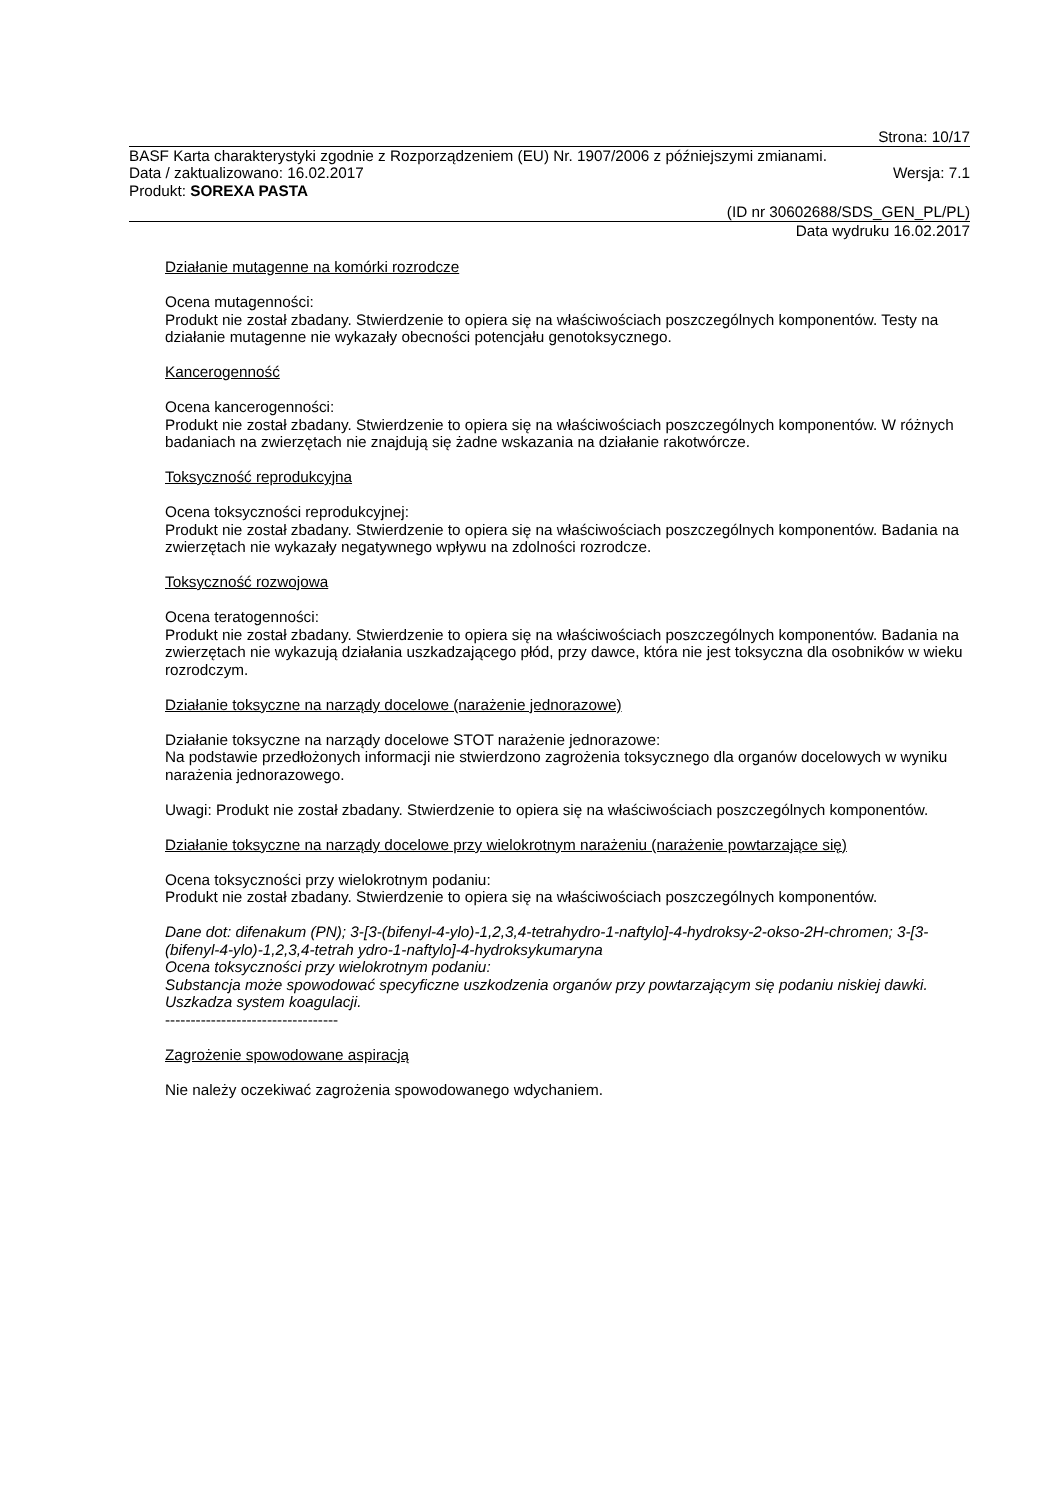Strona: 10/17
BASF Karta charakterystyki zgodnie z Rozporządzeniem (EU) Nr. 1907/2006 z późniejszymi zmianami.
Data / zaktualizowano: 16.02.2017 Wersja: 7.1
Produkt: SOREXA PASTA
(ID nr 30602688/SDS_GEN_PL/PL)
Data wydruku 16.02.2017
Działanie mutagenne na komórki rozrodcze
Ocena mutagenności:
Produkt nie został zbadany. Stwierdzenie to opiera się na właściwościach poszczególnych komponentów. Testy na działanie mutagenne nie wykazały obecności potencjału genotoksycznego.
Kancerogenność
Ocena kancerogenności:
Produkt nie został zbadany. Stwierdzenie to opiera się na właściwościach poszczególnych komponentów. W różnych badaniach na zwierzętach nie znajdują się żadne wskazania na działanie rakotwórcze.
Toksyczność reprodukcyjna
Ocena toksyczności reprodukcyjnej:
Produkt nie został zbadany. Stwierdzenie to opiera się na właściwościach poszczególnych komponentów. Badania na zwierzętach nie wykazały negatywnego wpływu na zdolności rozrodcze.
Toksyczność rozwojowa
Ocena teratogenności:
Produkt nie został zbadany. Stwierdzenie to opiera się na właściwościach poszczególnych komponentów. Badania na zwierzętach nie wykazują działania uszkadzającego płód, przy dawce, która nie jest toksyczna dla osobników w wieku rozrodczym.
Działanie toksyczne na narządy docelowe (narażenie jednorazowe)
Działanie toksyczne na narządy docelowe STOT narażenie jednorazowe:
Na podstawie przedłożonych informacji nie stwierdzono zagrożenia toksycznego dla organów docelowych w wyniku narażenia jednorazowego.
Uwagi: Produkt nie został zbadany. Stwierdzenie to opiera się na właściwościach poszczególnych komponentów.
Działanie toksyczne na narządy docelowe przy wielokrotnym narażeniu (narażenie powtarzające się)
Ocena toksyczności przy wielokrotnym podaniu:
Produkt nie został zbadany. Stwierdzenie to opiera się na właściwościach poszczególnych komponentów.
Dane dot: difenakum (PN); 3-[3-(bifenyl-4-ylo)-1,2,3,4-tetrahydro-1-naftylo]-4-hydroksy-2-okso-2H-chromen; 3-[3-(bifenyl-4-ylo)-1,2,3,4-tetrah ydro-1-naftylo]-4-hydroksykumaryna
Ocena toksyczności przy wielokrotnym podaniu:
Substancja może spowodować specyficzne uszkodzenia organów przy powtarzającym się podaniu niskiej dawki. Uszkadza system koagulacji.
----------------------------------
Zagrożenie spowodowane aspiracją
Nie należy oczekiwać zagrożenia spowodowanego wdychaniem.